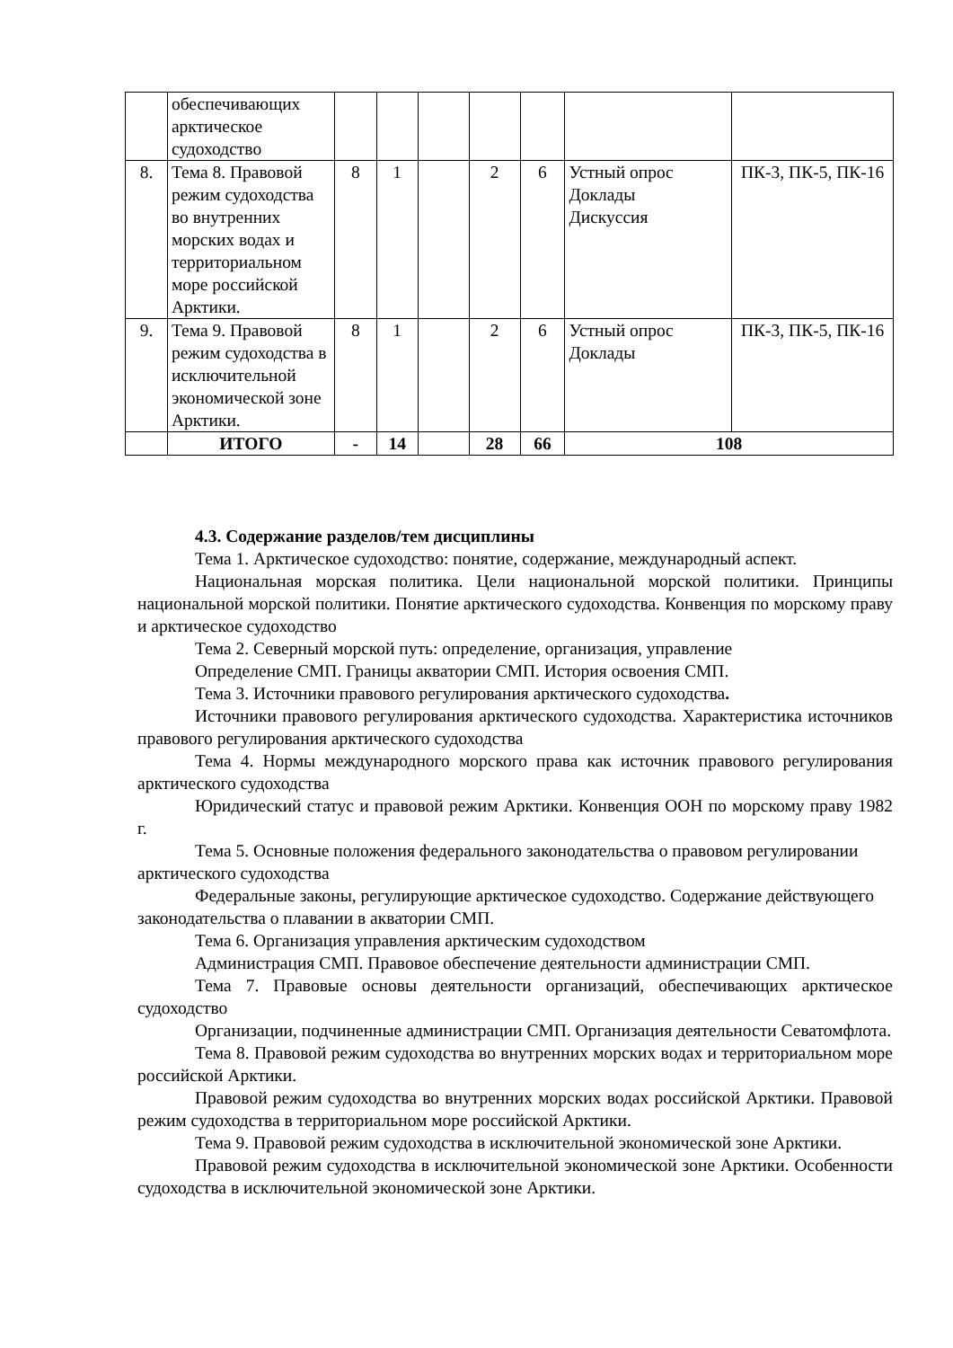| | обеспечивающих арктическое судоходство | | | | | | | |
| 8. | Тема 8. Правовой режим судоходства во внутренних морских водах и территориальном море российской Арктики. | 8 | 1 | | 2 | 6 | Устный опрос Доклады Дискуссия | ПК-3, ПК-5, ПК-16 |
| 9. | Тема 9. Правовой режим судоходства в исключительной экономической зоне Арктики. | 8 | 1 | | 2 | 6 | Устный опрос Доклады | ПК-3, ПК-5, ПК-16 |
| | ИТОГО | - | 14 | | 28 | 66 | 108 | |
4.3. Содержание разделов/тем дисциплины
Тема 1. Арктическое судоходство: понятие, содержание, международный аспект.
Национальная морская политика. Цели национальной морской политики. Принципы национальной морской политики. Понятие арктического судоходства. Конвенция по морскому праву и арктическое судоходство
Тема 2. Северный морской путь: определение, организация, управление
Определение СМП. Границы акватории СМП. История освоения СМП.
Тема 3. Источники правового регулирования арктического судоходства.
Источники правового регулирования арктического судоходства. Характеристика источников правового регулирования арктического судоходства
Тема 4. Нормы международного морского права как источник правового регулирования арктического судоходства
Юридический статус и правовой режим Арктики. Конвенция ООН по морскому праву 1982 г.
Тема 5. Основные положения федерального законодательства о правовом регулировании арктического судоходства
Федеральные законы, регулирующие арктическое судоходство. Содержание действующего законодательства о плавании в акватории СМП.
Тема 6. Организация управления арктическим судоходством
Администрация СМП. Правовое обеспечение деятельности администрации СМП.
Тема 7. Правовые основы деятельности организаций, обеспечивающих арктическое судоходство
Организации, подчиненные администрации СМП. Организация деятельности Севатомфлота.
Тема 8. Правовой режим судоходства во внутренних морских водах и территориальном море российской Арктики.
Правовой режим судоходства во внутренних морских водах российской Арктики. Правовой режим судоходства в территориальном море российской Арктики.
Тема 9. Правовой режим судоходства в исключительной экономической зоне Арктики.
Правовой режим судоходства в исключительной экономической зоне Арктики. Особенности судоходства в исключительной экономической зоне Арктики.